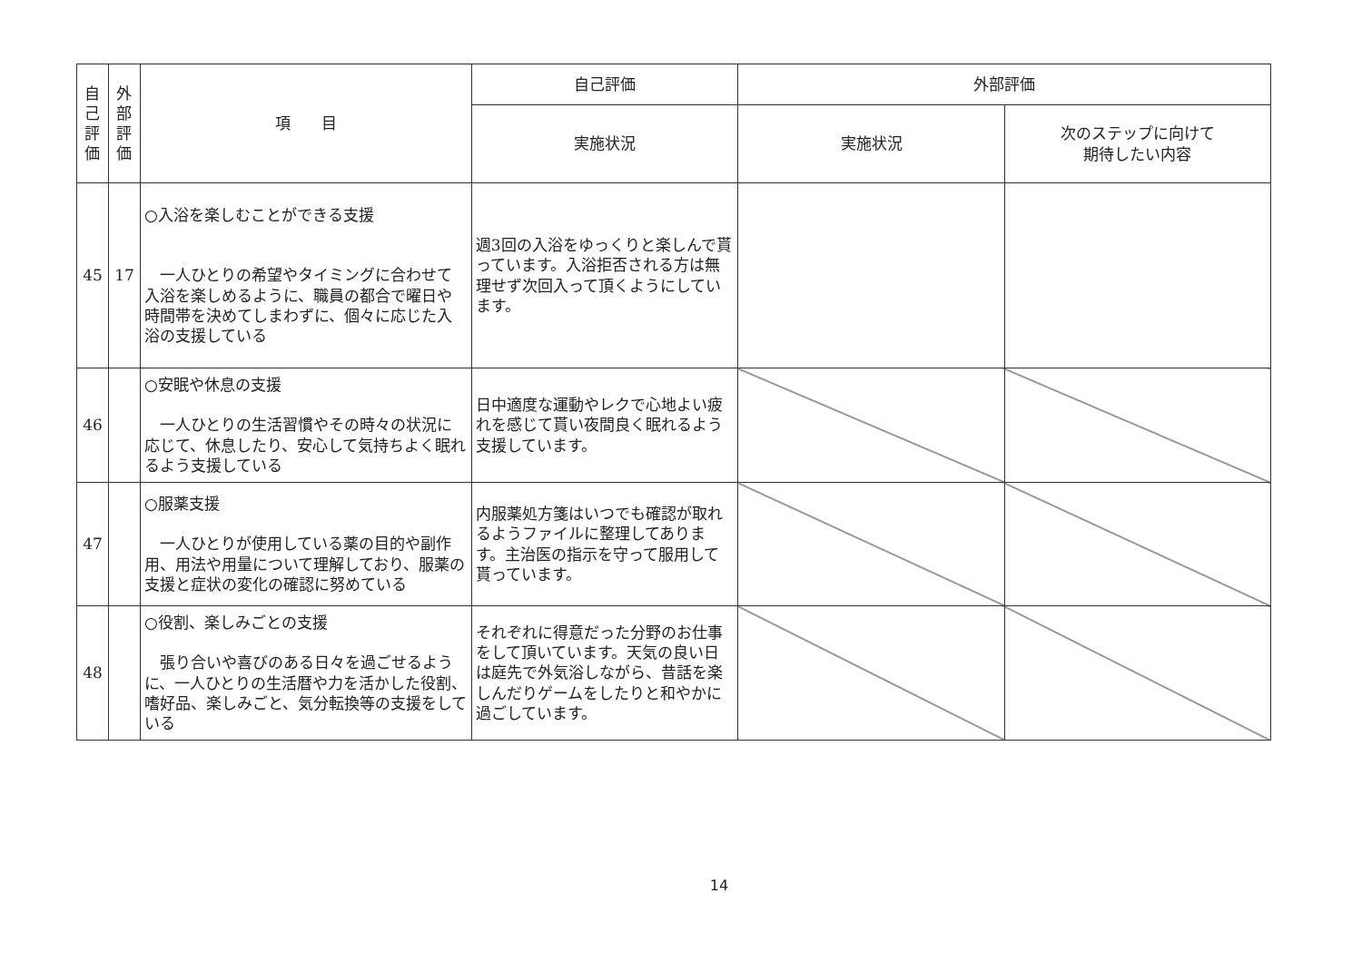| 自己評価 | 外部評価 | 項 目 | 自己評価 | 外部評価 | |
| --- | --- | --- | --- | --- | --- |
| | | | 実施状況 | 実施状況 | 次のステップに向けて 期待したい内容 |
| 45 | 17 | ○入浴を楽しむことができる支援 一人ひとりの希望やタイミングに合わせて入浴を楽しめるように、職員の都合で曜日や時間帯を決めてしまわずに、個々に応じた入浴の支援している | 週3回の入浴をゆっくりと楽しんで貰っています。入浴拒否される方は無理せず次回入って頂くようにしています。 | | |
| 46 | | ○安眠や休息の支援 一人ひとりの生活習慣やその時々の状況に応じて、休息したり、安心して気持ちよく眠れるよう支援している | 日中適度な運動やレクで心地よい疲れを感じて貰い夜間良く眠れるよう支援しています。 | | |
| 47 | | ○服薬支援 一人ひとりが使用している薬の目的や副作用、用法や用量について理解しており、服薬の支援と症状の変化の確認に努めている | 内服薬処方箋はいつでも確認が取れるようファイルに整理してあります。主治医の指示を守って服用して貰っています。 | | |
| 48 | | ○役割、楽しみごとの支援 張り合いや喜びのある日々を過ごせるように、一人ひとりの生活暦や力を活かした役割、嗜好品、楽しみごと、気分転換等の支援をしている | それぞれに得意だった分野のお仕事をして頂いています。天気の良い日は庭先で外気浴しながら、昔話を楽しんだりゲームをしたりと和やかに過ごしています。 | | |
14